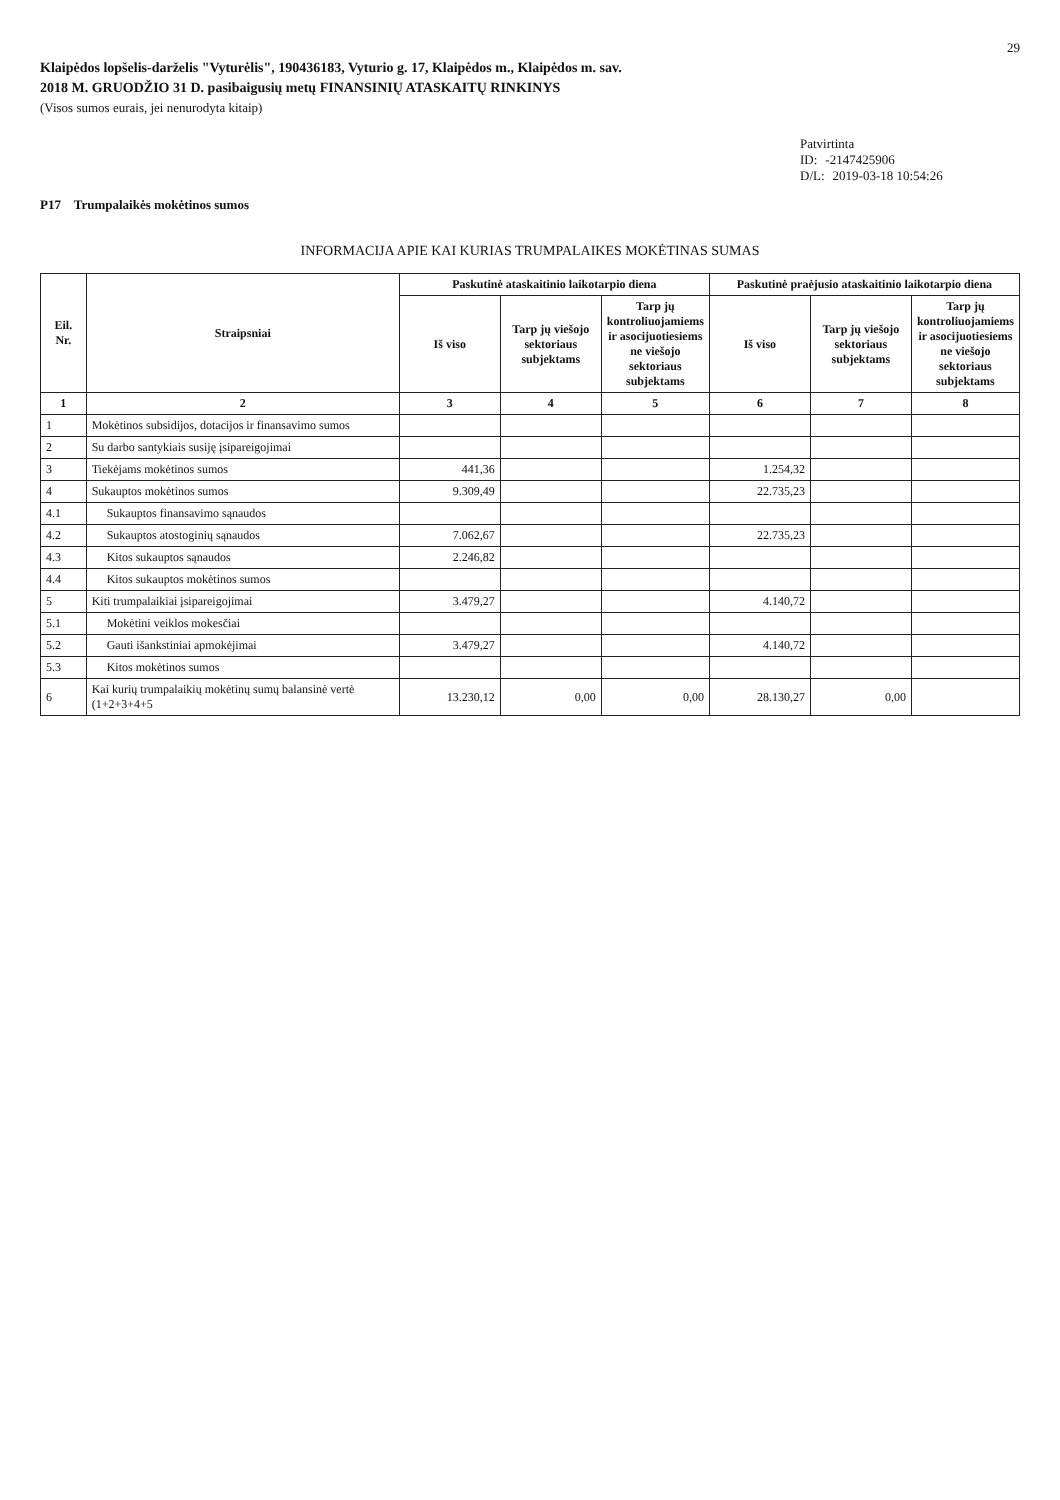29
Klaipėdos lopšelis-darželis "Vyturėlis", 190436183, Vyturio g. 17, Klaipėdos m., Klaipėdos m. sav.
2018 M. GRUODŽIO 31 D. pasibaigusių metų FINANSINIŲ ATASKAITŲ RINKINYS
(Visos sumos eurais, jei nenurodyta kitaip)
Patvirtinta
ID: -2147425906
D/L: 2019-03-18 10:54:26
P17 Trumpalaikės mokėtinos sumos
INFORMACIJA APIE KAI KURIAS TRUMPALAIKES MOKĖTINAS SUMAS
| Eil. Nr. | Straipsniai | Paskutinė ataskaitinio laikotarpio diena | | | Paskutinė praėjusio ataskaitinio laikotarpio diena | | |
| --- | --- | --- | --- | --- | --- | --- | --- |
| | | Iš viso | Tarp jų viešojo sektoriaus subjektams | Tarp jų kontroliuojamiems ir asocijuotiesiems ne viešojo sektoriaus subjektams | Iš viso | Tarp jų viešojo sektoriaus subjektams | Tarp jų kontroliuojamiems ir asocijuotiesiems ne viešojo sektoriaus subjektams |
| 1 | 2 | 3 | 4 | 5 | 6 | 7 | 8 |
| 1 | Mokėtinos subsidijos, dotacijos ir finansavimo sumos | | | | | | |
| 2 | Su darbo santykiais susiję įsipareigojimai | | | | | | |
| 3 | Tiekėjams mokėtinos sumos | 441,36 | | | 1.254,32 | | |
| 4 | Sukauptos mokėtinos sumos | 9.309,49 | | | 22.735,23 | | |
| 4.1 | Sukauptos finansavimo sąnaudos | | | | | | |
| 4.2 | Sukauptos atostoginių sąnaudos | 7.062,67 | | | 22.735,23 | | |
| 4.3 | Kitos sukauptos sąnaudos | 2.246,82 | | | | | |
| 4.4 | Kitos sukauptos mokėtinos sumos | | | | | | |
| 5 | Kiti trumpalaikiai įsipareigojimai | 3.479,27 | | | 4.140,72 | | |
| 5.1 | Mokėtini veiklos mokesčiai | | | | | | |
| 5.2 | Gauti išankstiniai apmokėjimai | 3.479,27 | | | 4.140,72 | | |
| 5.3 | Kitos mokėtinos sumos | | | | | | |
| 6 | Kai kurių trumpalaikių mokėtinų sumų balansinė vertė (1+2+3+4+5 | 13.230,12 | 0,00 | 0,00 | 28.130,27 | 0,00 | |